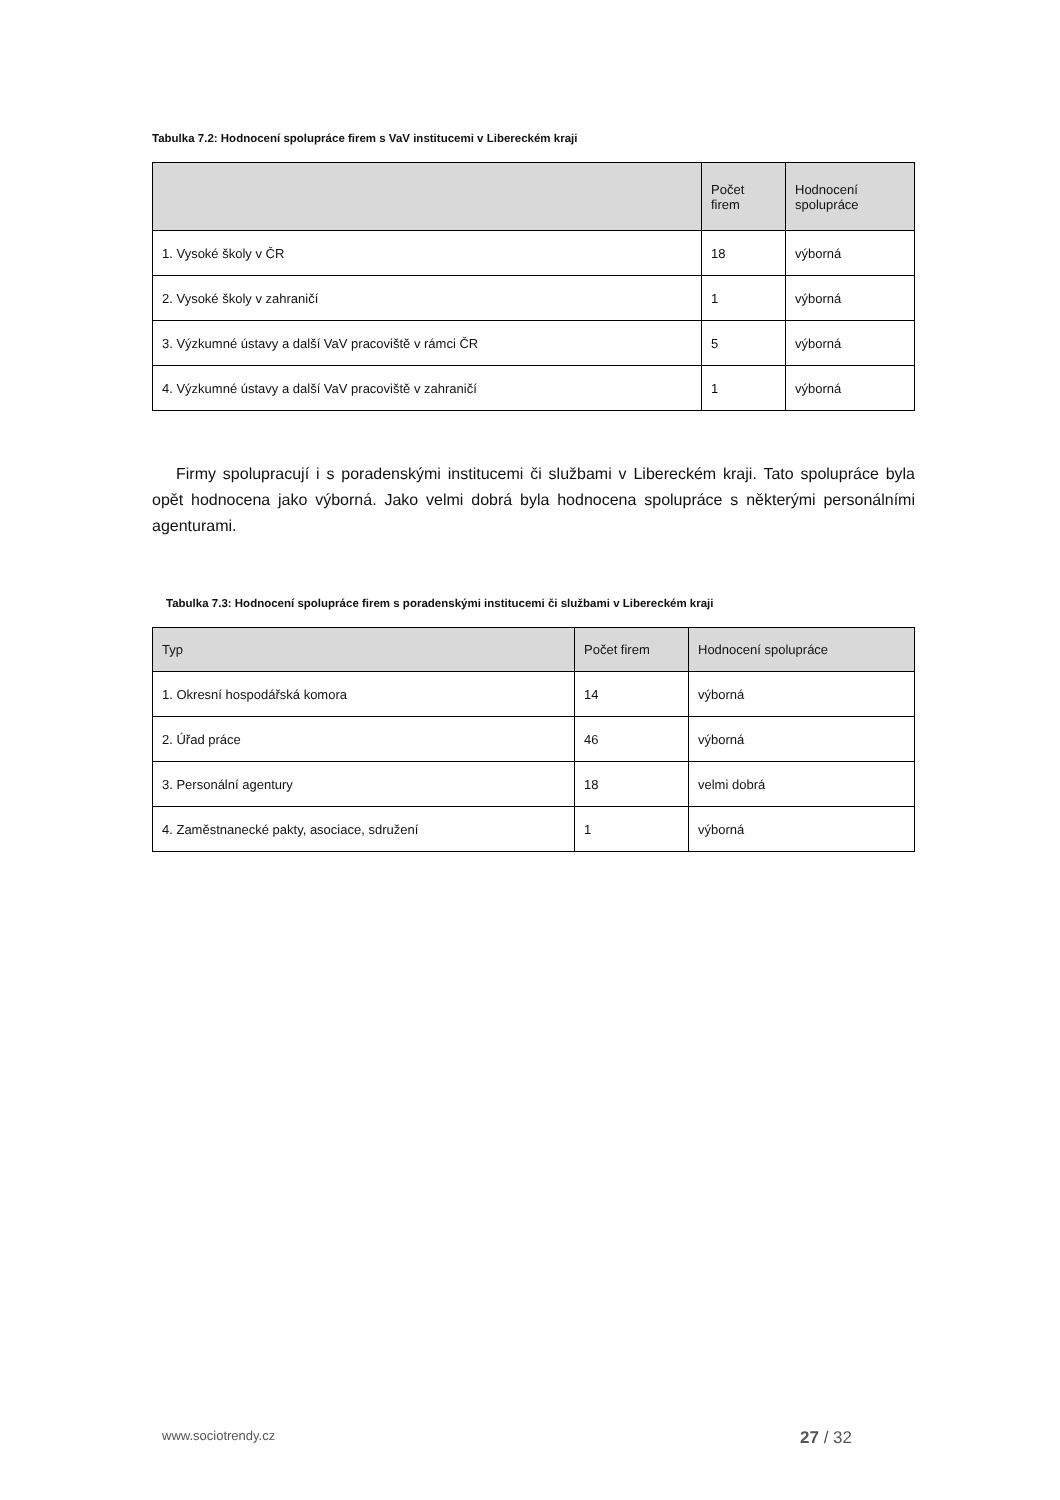Tabulka 7.2: Hodnocení spolupráce firem s VaV institucemi v Libereckém kraji
| | Počet firem | Hodnocení spolupráce |
| --- | --- | --- |
| 1. Vysoké školy v ČR | 18 | výborná |
| 2. Vysoké školy v zahraničí | 1 | výborná |
| 3. Výzkumné ústavy a další VaV pracoviště v rámci ČR | 5 | výborná |
| 4. Výzkumné ústavy a další VaV pracoviště v zahraničí | 1 | výborná |
Firmy spolupracují i s poradenskými institucemi či službami v Libereckém kraji. Tato spolupráce byla opět hodnocena jako výborná. Jako velmi dobrá byla hodnocena spolupráce s některými personálními agenturami.
Tabulka 7.3: Hodnocení spolupráce firem s poradenskými institucemi či službami v Libereckém kraji
| Typ | Počet firem | Hodnocení spolupráce |
| --- | --- | --- |
| 1. Okresní hospodářská komora | 14 | výborná |
| 2. Úřad práce | 46 | výborná |
| 3. Personální agentury | 18 | velmi dobrá |
| 4. Zaměstnanecké pakty, asociace, sdružení | 1 | výborná |
www.sociotrendy.cz 27 / 32